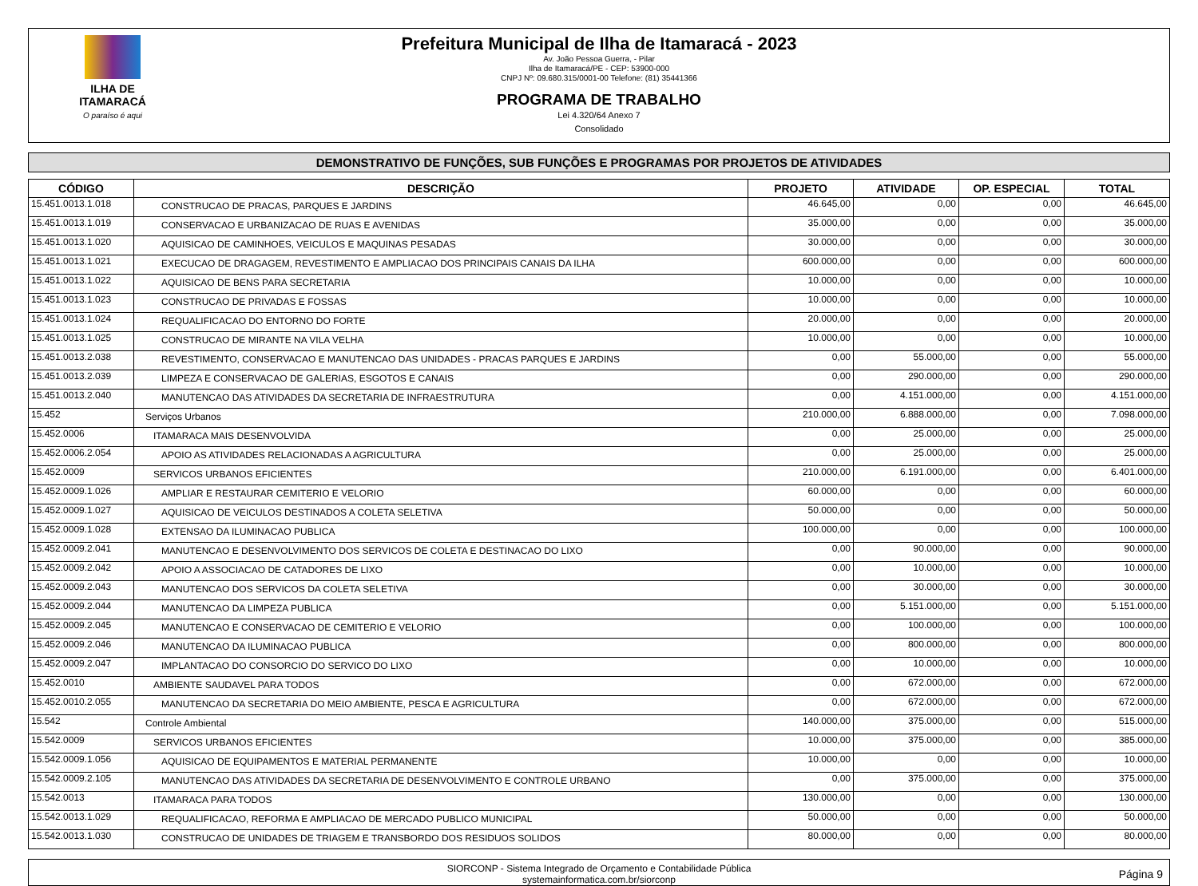ILHA DE ITAMARACÁ
O paraíso é aqui
Prefeitura Municipal de Ilha de Itamaracá - 2023
Av. João Pessoa Guerra, - Pilar
Ilha de Itamaracá/PE - CEP: 53900-000
CNPJ Nº: 09.680.315/0001-00 Telefone: (81) 35441366
PROGRAMA DE TRABALHO
Lei 4.320/64 Anexo 7
Consolidado
DEMONSTRATIVO DE FUNÇÕES, SUB FUNÇÕES E PROGRAMAS POR PROJETOS DE ATIVIDADES
| CÓDIGO | DESCRIÇÃO | PROJETO | ATIVIDADE | OP. ESPECIAL | TOTAL |
| --- | --- | --- | --- | --- | --- |
| 15.451.0013.1.018 | CONSTRUCAO DE PRACAS, PARQUES E JARDINS | 46.645,00 | 0,00 | 0,00 | 46.645,00 |
| 15.451.0013.1.019 | CONSERVACAO E URBANIZACAO DE RUAS E AVENIDAS | 35.000,00 | 0,00 | 0,00 | 35.000,00 |
| 15.451.0013.1.020 | AQUISICAO DE CAMINHOES, VEICULOS E MAQUINAS PESADAS | 30.000,00 | 0,00 | 0,00 | 30.000,00 |
| 15.451.0013.1.021 | EXECUCAO DE DRAGAGEM, REVESTIMENTO E AMPLIACAO DOS PRINCIPAIS CANAIS DA ILHA | 600.000,00 | 0,00 | 0,00 | 600.000,00 |
| 15.451.0013.1.022 | AQUISICAO DE BENS PARA SECRETARIA | 10.000,00 | 0,00 | 0,00 | 10.000,00 |
| 15.451.0013.1.023 | CONSTRUCAO DE PRIVADAS E FOSSAS | 10.000,00 | 0,00 | 0,00 | 10.000,00 |
| 15.451.0013.1.024 | REQUALIFICACAO DO ENTORNO DO FORTE | 20.000,00 | 0,00 | 0,00 | 20.000,00 |
| 15.451.0013.1.025 | CONSTRUCAO DE MIRANTE NA VILA VELHA | 10.000,00 | 0,00 | 0,00 | 10.000,00 |
| 15.451.0013.2.038 | REVESTIMENTO, CONSERVACAO E MANUTENCAO DAS UNIDADES - PRACAS PARQUES E JARDINS | 0,00 | 55.000,00 | 0,00 | 55.000,00 |
| 15.451.0013.2.039 | LIMPEZA E CONSERVACAO DE GALERIAS, ESGOTOS E CANAIS | 0,00 | 290.000,00 | 0,00 | 290.000,00 |
| 15.451.0013.2.040 | MANUTENCAO DAS ATIVIDADES DA SECRETARIA DE INFRAESTRUTURA | 0,00 | 4.151.000,00 | 0,00 | 4.151.000,00 |
| 15.452 | Serviços Urbanos | 210.000,00 | 6.888.000,00 | 0,00 | 7.098.000,00 |
| 15.452.0006 | ITAMARACA MAIS DESENVOLVIDA | 0,00 | 25.000,00 | 0,00 | 25.000,00 |
| 15.452.0006.2.054 | APOIO AS ATIVIDADES RELACIONADAS A AGRICULTURA | 0,00 | 25.000,00 | 0,00 | 25.000,00 |
| 15.452.0009 | SERVICOS URBANOS EFICIENTES | 210.000,00 | 6.191.000,00 | 0,00 | 6.401.000,00 |
| 15.452.0009.1.026 | AMPLIAR E RESTAURAR CEMITERIO E VELORIO | 60.000,00 | 0,00 | 0,00 | 60.000,00 |
| 15.452.0009.1.027 | AQUISICAO DE VEICULOS DESTINADOS A COLETA SELETIVA | 50.000,00 | 0,00 | 0,00 | 50.000,00 |
| 15.452.0009.1.028 | EXTENSAO DA ILUMINACAO PUBLICA | 100.000,00 | 0,00 | 0,00 | 100.000,00 |
| 15.452.0009.2.041 | MANUTENCAO E DESENVOLVIMENTO DOS SERVICOS DE COLETA E DESTINACAO DO LIXO | 0,00 | 90.000,00 | 0,00 | 90.000,00 |
| 15.452.0009.2.042 | APOIO A ASSOCIACAO DE CATADORES DE LIXO | 0,00 | 10.000,00 | 0,00 | 10.000,00 |
| 15.452.0009.2.043 | MANUTENCAO DOS SERVICOS DA COLETA SELETIVA | 0,00 | 30.000,00 | 0,00 | 30.000,00 |
| 15.452.0009.2.044 | MANUTENCAO DA LIMPEZA PUBLICA | 0,00 | 5.151.000,00 | 0,00 | 5.151.000,00 |
| 15.452.0009.2.045 | MANUTENCAO E CONSERVACAO DE CEMITERIO E VELORIO | 0,00 | 100.000,00 | 0,00 | 100.000,00 |
| 15.452.0009.2.046 | MANUTENCAO DA ILUMINACAO PUBLICA | 0,00 | 800.000,00 | 0,00 | 800.000,00 |
| 15.452.0009.2.047 | IMPLANTACAO DO CONSORCIO DO SERVICO DO LIXO | 0,00 | 10.000,00 | 0,00 | 10.000,00 |
| 15.452.0010 | AMBIENTE SAUDAVEL PARA TODOS | 0,00 | 672.000,00 | 0,00 | 672.000,00 |
| 15.452.0010.2.055 | MANUTENCAO DA SECRETARIA DO MEIO AMBIENTE, PESCA E AGRICULTURA | 0,00 | 672.000,00 | 0,00 | 672.000,00 |
| 15.542 | Controle Ambiental | 140.000,00 | 375.000,00 | 0,00 | 515.000,00 |
| 15.542.0009 | SERVICOS URBANOS EFICIENTES | 10.000,00 | 375.000,00 | 0,00 | 385.000,00 |
| 15.542.0009.1.056 | AQUISICAO DE EQUIPAMENTOS E MATERIAL PERMANENTE | 10.000,00 | 0,00 | 0,00 | 10.000,00 |
| 15.542.0009.2.105 | MANUTENCAO DAS ATIVIDADES DA SECRETARIA DE DESENVOLVIMENTO E CONTROLE URBANO | 0,00 | 375.000,00 | 0,00 | 375.000,00 |
| 15.542.0013 | ITAMARACA PARA TODOS | 130.000,00 | 0,00 | 0,00 | 130.000,00 |
| 15.542.0013.1.029 | REQUALIFICACAO, REFORMA E AMPLIACAO DE MERCADO PUBLICO MUNICIPAL | 50.000,00 | 0,00 | 0,00 | 50.000,00 |
| 15.542.0013.1.030 | CONSTRUCAO DE UNIDADES DE TRIAGEM E TRANSBORDO DOS RESIDUOS SOLIDOS | 80.000,00 | 0,00 | 0,00 | 80.000,00 |
SIORCONP - Sistema Integrado de Orçamento e Contabilidade Pública
systemainformatica.com.br/siorconp
Página 9